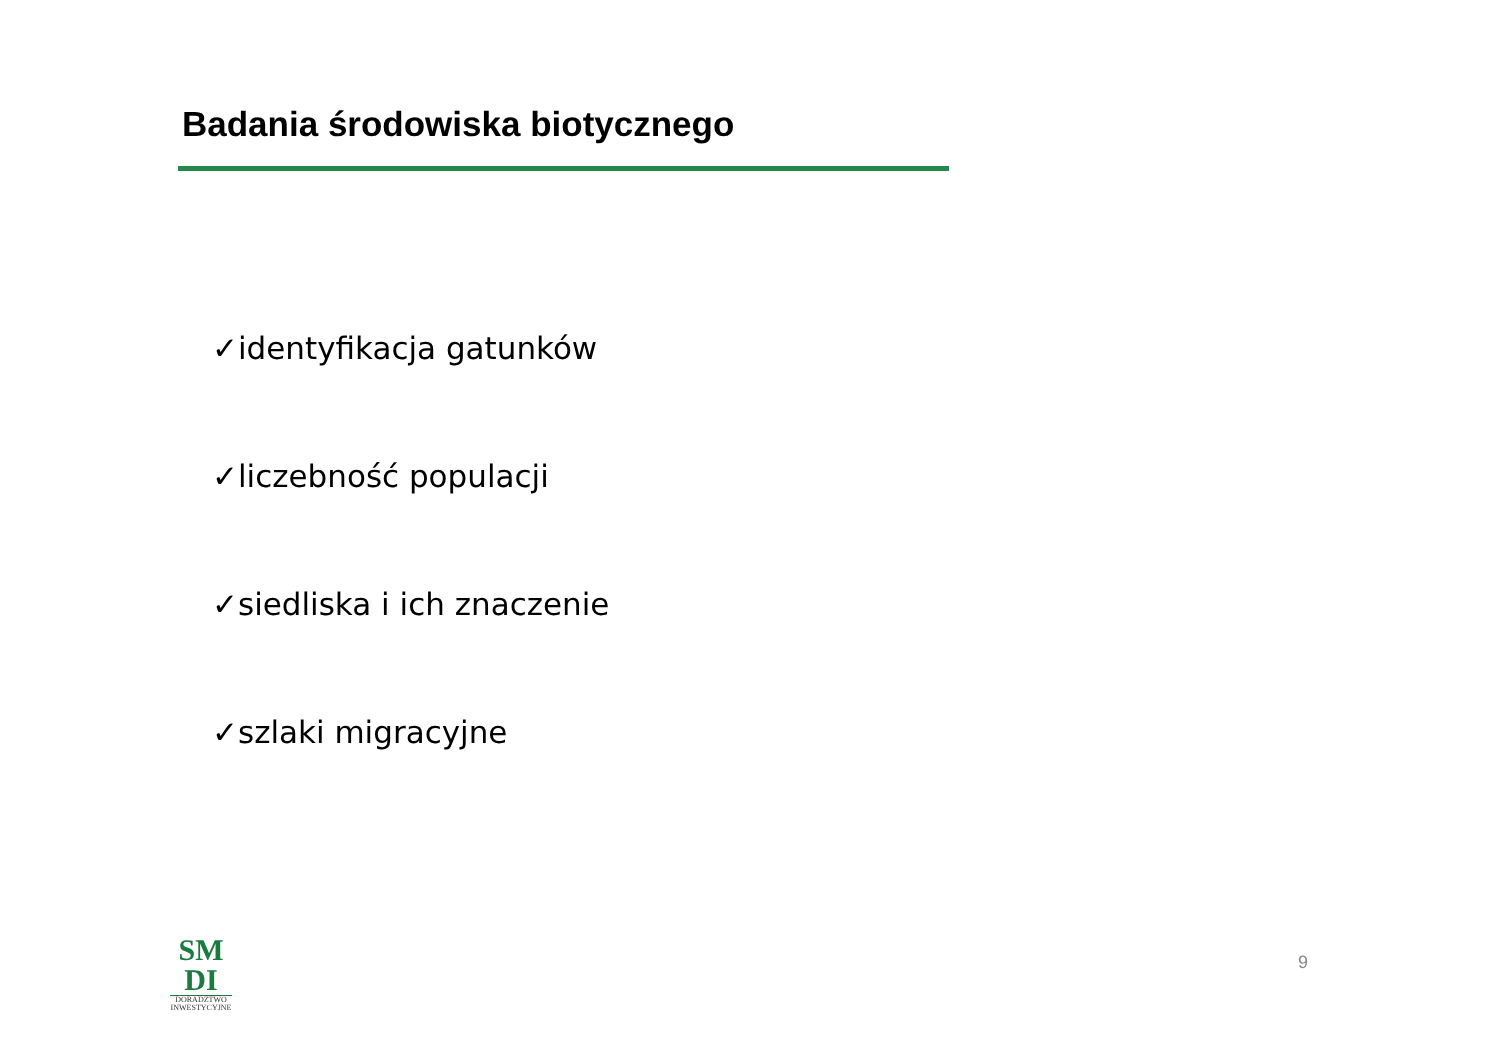Badania środowiska biotycznego
✓identyfikacja gatunków
✓liczebność populacji
✓siedliska i ich znaczenie
✓szlaki migracyjne
SM
DI
DORADZTWO
INWESTYCYJNE
9